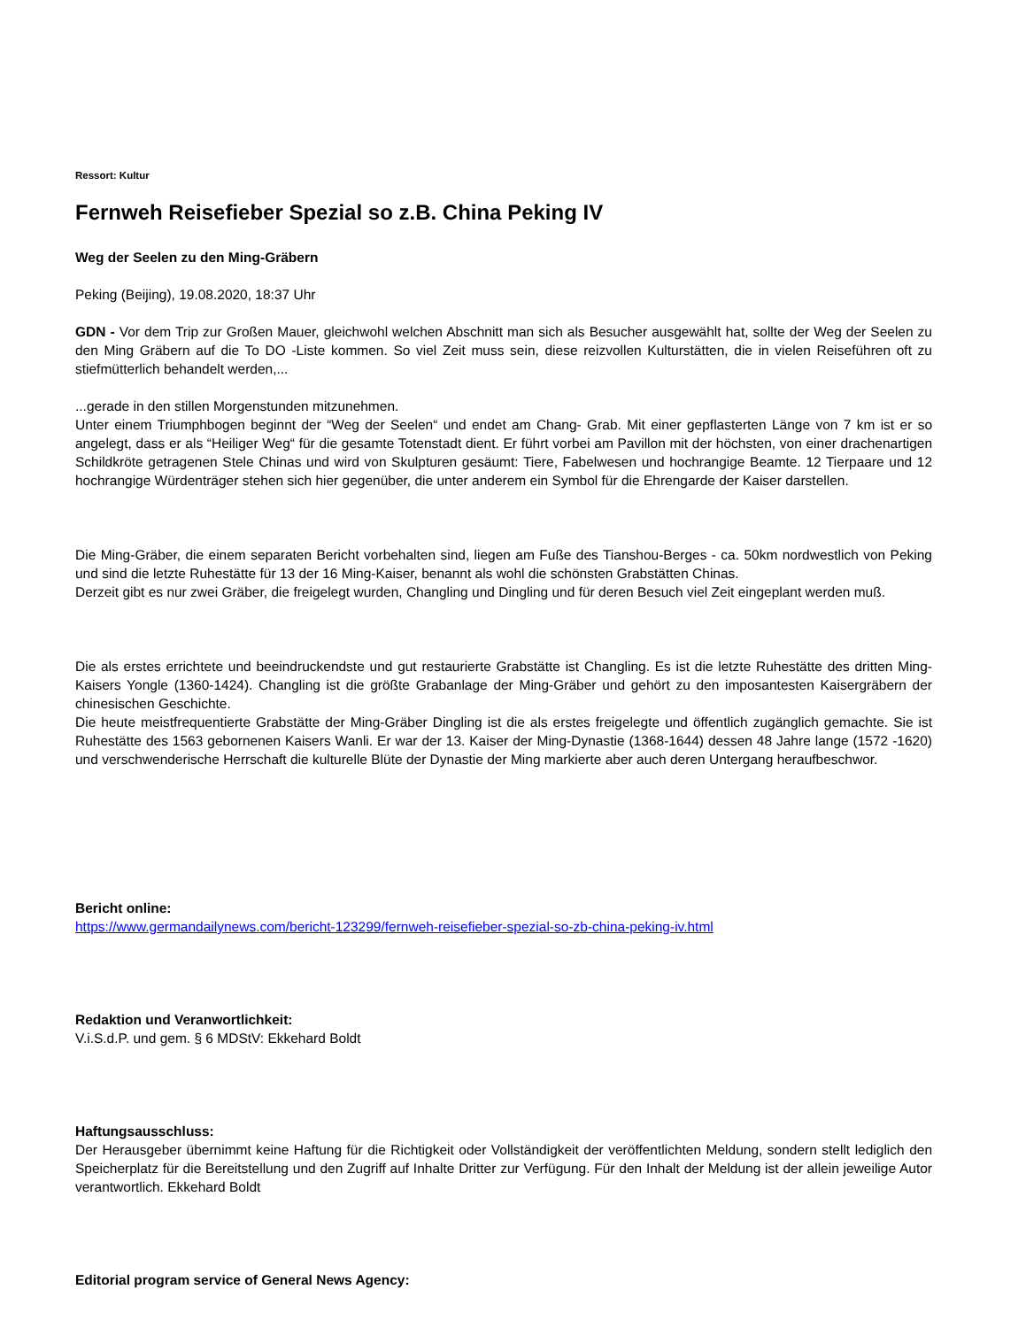Ressort: Kultur
Fernweh Reisefieber Spezial so z.B. China Peking IV
Weg der Seelen zu den Ming-Gräbern
Peking (Beijing), 19.08.2020, 18:37 Uhr
GDN - Vor dem Trip zur Großen Mauer, gleichwohl welchen Abschnitt man sich als Besucher ausgewählt hat, sollte der Weg der Seelen zu den Ming Gräbern auf die To DO -Liste kommen. So viel Zeit muss sein, diese reizvollen Kulturstätten, die in vielen Reiseführen oft zu stiefmütterlich behandelt werden,...
...gerade in den stillen Morgenstunden mitzunehmen.
Unter einem Triumphbogen beginnt der “Weg der Seelen“ und endet am Chang- Grab. Mit einer gepflasterten Länge von 7 km ist er so angelegt, dass er als “Heiliger Weg“ für die gesamte Totenstadt dient. Er führt vorbei am Pavillon mit der höchsten, von einer drachenartigen Schildkröte getragenen Stele Chinas und wird von Skulpturen gesäumt: Tiere, Fabelwesen und hochrangige Beamte. 12 Tierpaare und 12 hochrangige Würdenträger stehen sich hier gegenüber, die unter anderem ein Symbol für die Ehrengarde der Kaiser darstellen.
Die Ming-Gräber, die einem separaten Bericht vorbehalten sind, liegen am Fuße des Tianshou-Berges - ca. 50km nordwestlich von Peking und sind die letzte Ruhestätte für 13 der 16 Ming-Kaiser, benannt als wohl die schönsten Grabstätten Chinas.
Derzeit gibt es nur zwei Gräber, die freigelegt wurden, Changling und Dingling und für deren Besuch viel Zeit eingeplant werden muß.
Die als erstes errichtete und beeindruckendste und gut restaurierte Grabstätte ist Changling. Es ist die letzte Ruhestätte des dritten Ming-Kaisers Yongle (1360-1424). Changling ist die größte Grabanlage der Ming-Gräber und gehört zu den imposantesten Kaisergräbern der chinesischen Geschichte.
Die heute meistfrequentierte Grabstätte der Ming-Gräber Dingling ist die als erstes freigelegte und öffentlich zugänglich gemachte. Sie ist Ruhestätte des 1563 gebornenen Kaisers Wanli. Er war der 13. Kaiser der Ming-Dynastie (1368-1644) dessen 48 Jahre lange (1572 -1620) und verschwenderische Herrschaft die kulturelle Blüte der Dynastie der Ming markierte aber auch deren Untergang heraufbeschwor.
Bericht online:
https://www.germandailynews.com/bericht-123299/fernweh-reisefieber-spezial-so-zb-china-peking-iv.html
Redaktion und Veranwortlichkeit:
V.i.S.d.P. und gem. § 6 MDStV: Ekkehard Boldt
Haftungsausschluss:
Der Herausgeber übernimmt keine Haftung für die Richtigkeit oder Vollständigkeit der veröffentlichten Meldung, sondern stellt lediglich den Speicherplatz für die Bereitstellung und den Zugriff auf Inhalte Dritter zur Verfügung. Für den Inhalt der Meldung ist der allein jeweilige Autor verantwortlich. Ekkehard Boldt
Editorial program service of General News Agency: